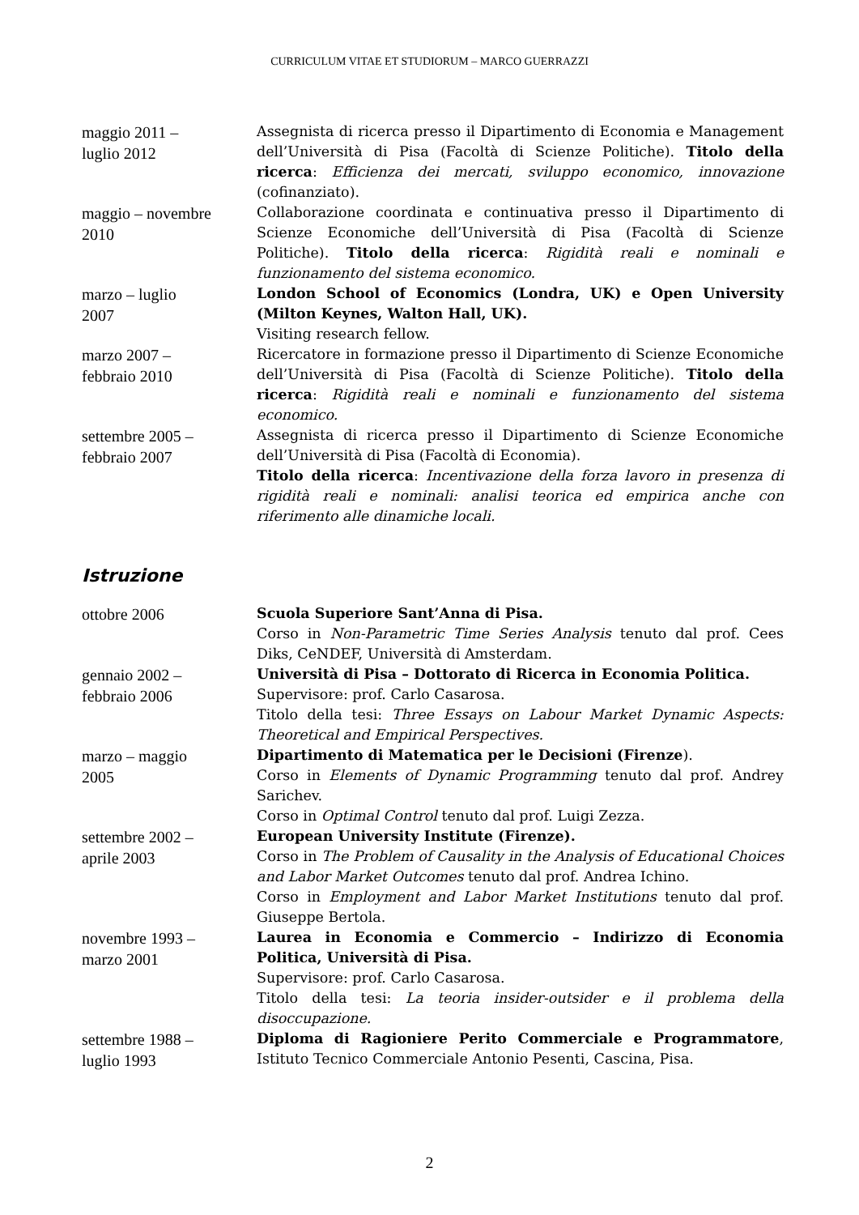CURRICULUM VITAE ET STUDIORUM – MARCO GUERRAZZI
| maggio 2011 – luglio 2012 | Assegnista di ricerca presso il Dipartimento di Economia e Management dell’Università di Pisa (Facoltà di Scienze Politiche). Titolo della ricerca : Efficienza dei mercati, sviluppo economico, innovazione (cofinanziato). |
| maggio – novembre 2010 | Collaborazione coordinata e continuativa presso il Dipartimento di Scienze Economiche dell’Università di Pisa (Facoltà di Scienze Politiche). Titolo della ricerca : Rigidità reali e nominali e funzionamento del sistema economico. |
| marzo – luglio 2007 | London School of Economics (Londra, UK) e Open University (Milton Keynes, Walton Hall, UK). Visiting research fellow. |
| marzo 2007 – febbraio 2010 | Ricercatore in formazione presso il Dipartimento di Scienze Economiche dell’Università di Pisa (Facoltà di Scienze Politiche). Titolo della ricerca : Rigidità reali e nominali e funzionamento del sistema economico. |
| settembre 2005 – febbraio 2007 | Assegnista di ricerca presso il Dipartimento di Scienze Economiche dell’Università di Pisa (Facoltà di Economia). Titolo della ricerca : Incentivazione della forza lavoro in presenza di rigidità reali e nominali: analisi teorica ed empirica anche con riferimento alle dinamiche locali. |
Istruzione
| ottobre 2006 | Scuola Superiore Sant’Anna di Pisa. Corso in Non-Parametric Time Series Analysis tenuto dal prof. Cees Diks, CeNDEF, Università di Amsterdam. |
| gennaio 2002 – febbraio 2006 | Università di Pisa – Dottorato di Ricerca in Economia Politica. Supervisore: prof. Carlo Casarosa. Titolo della tesi: Three Essays on Labour Market Dynamic Aspects: Theoretical and Empirical Perspectives. |
| marzo – maggio 2005 | Dipartimento di Matematica per le Decisioni (Firenze ). Corso in Elements of Dynamic Programming tenuto dal prof. Andrey Sarichev. Corso in Optimal Control tenuto dal prof. Luigi Zezza. |
| settembre 2002 – aprile 2003 | European University Institute (Firenze). Corso in The Problem of Causality in the Analysis of Educational Choices and Labor Market Outcomes tenuto dal prof. Andrea Ichino. Corso in Employment and Labor Market Institutions tenuto dal prof. Giuseppe Bertola. |
| novembre 1993 – marzo 2001 | Laurea in Economia e Commercio – Indirizzo di Economia Politica, Università di Pisa. Supervisore: prof. Carlo Casarosa. Titolo della tesi: La teoria insider-outsider e il problema della disoccupazione. |
| settembre 1988 – luglio 1993 | Diploma di Ragioniere Perito Commerciale e Programmatore , Istituto Tecnico Commerciale Antonio Pesenti, Cascina, Pisa. |
2